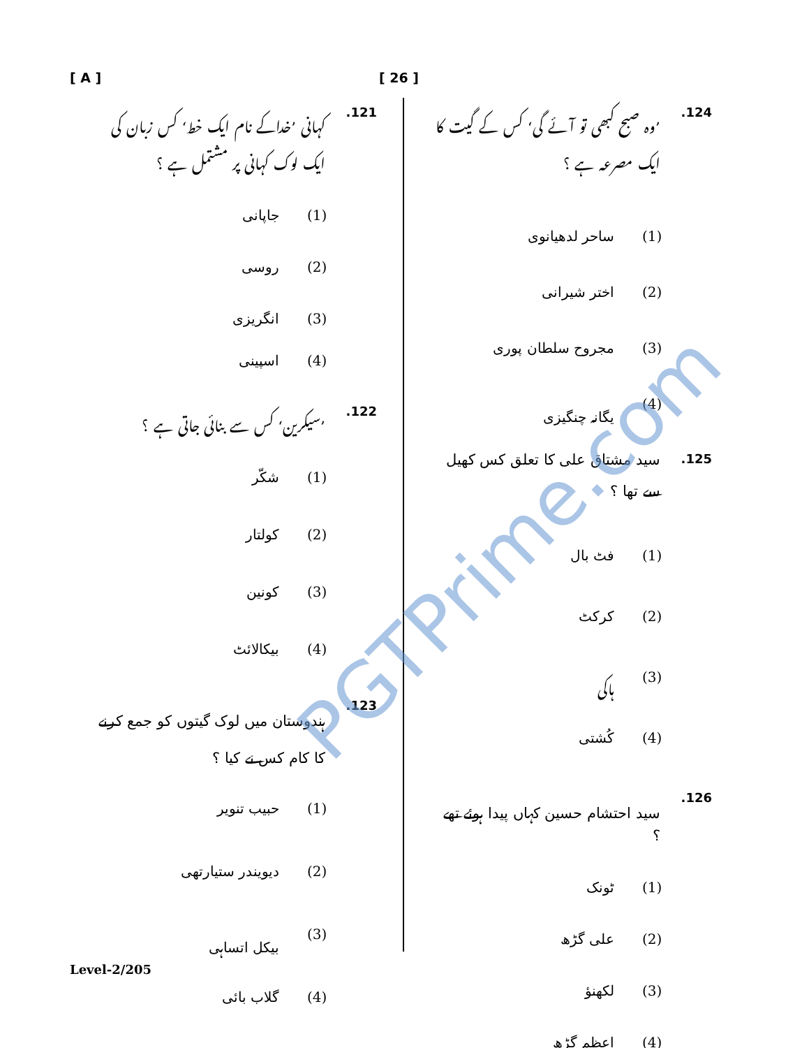[ A ] [ 26 ]
121. کہانی ’خداکے نام ایک خط‘ کس زبان کی ایک لوک کہانی پر مشتمل ہے ؟
(1) جاپانی
(2) روسی
(3) انگریزی
(4) اسپینی
122.’سیکرین‘ کس سے بنائی جاتی ہے ؟
(1) شکّر
(2) کولتار
(3) کونین
(4) بیکالائٹ
123. ہندوستان میں لوک گیتوں کو جمع کرنے کا کام کس نے کیا ؟
(1) حبیب تنویر
(2) دیویندر ستیارتھی
(3) بیکل اتساہی
(4) گلاب بائی
124.’وہ صبح کبھی تو آئے گی‘ کس کے گیت کا ایک مصرعہ ہے ؟
(1) ساحر لدھیانوی
(2) اختر شیرانی
(3) مجروح سلطان پوری
(4) یگانہ چنگیزی
125. سید مشتاق علی کا تعلق کس کھیل سے تھا ؟
(1) فٹ بال
(2) کرکٹ
(3) ہاکی
(4) کُشتی
126. سید احتشام حسین کہاں پیدا ہوئے تھے ؟
(1) ٹونک
(2) علی گڑھ
(3) لکھنؤ
(4) اعظم گڑھ
PGTPrime.com
Level-2/205